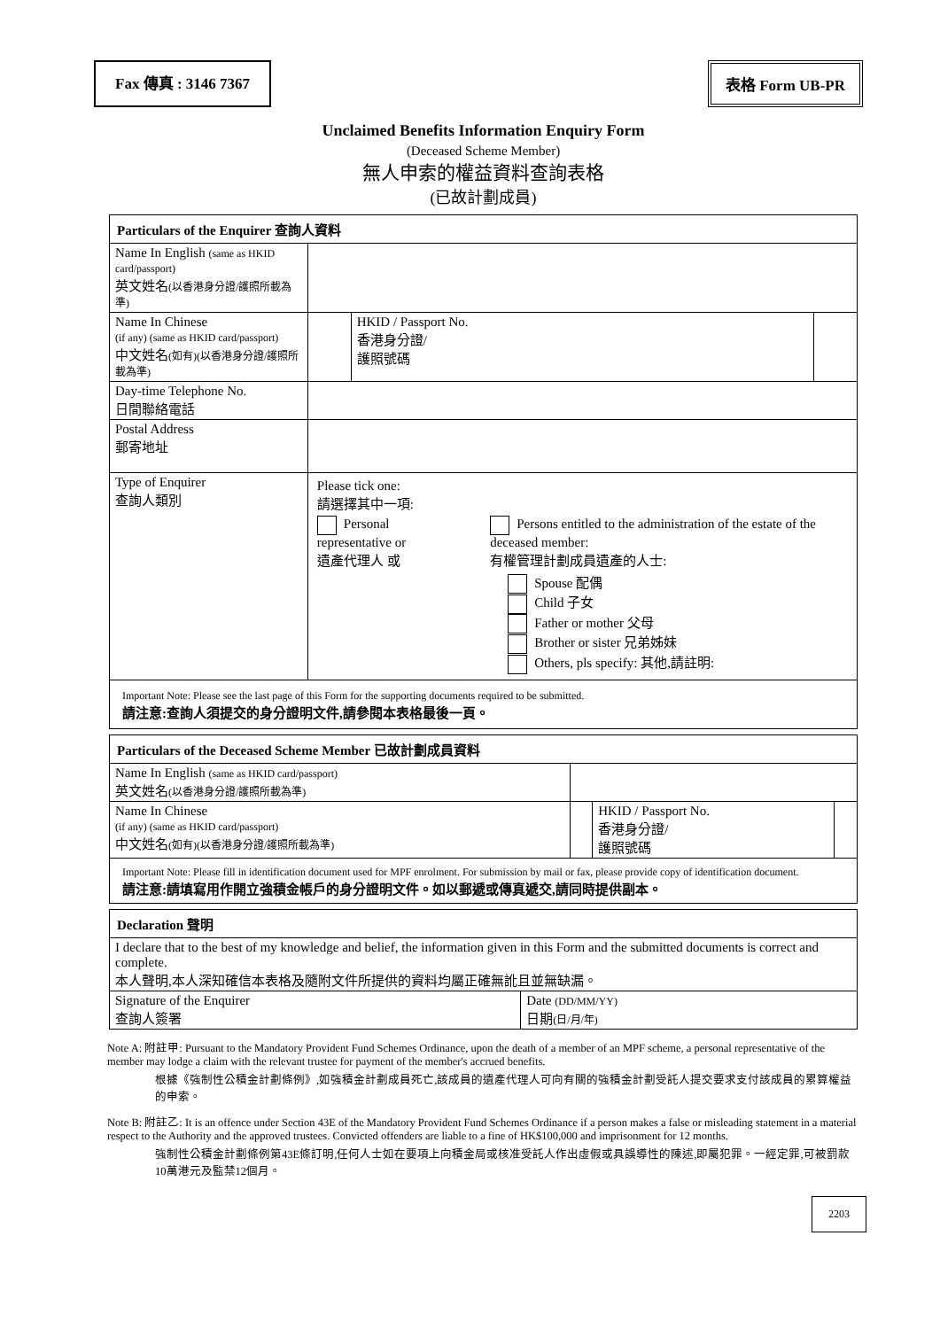Fax 傳真 : 3146 7367 表格 Form UB-PR
Unclaimed Benefits Information Enquiry Form
(Deceased Scheme Member)
無人申索的權益資料查詢表格
(已故計劃成員)
| Particulars of the Enquirer 查詢人資料 | | | | |
| --- | --- | --- | --- | --- |
| Name In English (same as HKID card/passport) 英文姓名 (以香港身分證/護照所載為準) | | | | |
| Name In Chinese (if any) (same as HKID card/passport) 中文姓名 (如有)(以香港身分證/護照所載為準) | | | HKID / Passport No. 香港身分證/ 護照號碼 | |
| Day-time Telephone No. 日間聯絡電話 | | | | |
| Postal Address 郵寄地址 | | | | |
| Type of Enquirer 查詢人類別 | Please tick one: 請選擇其中一項: Personal representative or 遺產代理人 或 Persons entitled to the administration of the estate of the deceased member: 有權管理計劃成員遺產的人士: Spouse 配偶 Child 子女 Father or mother 父母 Brother or sister 兄弟姊妹 Others, pls specify: 其他,請註明: | | | |
| Important Note: Please see the last page of this Form for the supporting documents required to be submitted. 請注意:查詢人須提交的身分證明文件,請參閱本表格最後一頁。 | | | | |
| Particulars of the Deceased Scheme Member 已故計劃成員資料 | | | |
| --- | --- | --- | --- |
| Name In English (same as HKID card/passport) 英文姓名 (以香港身分證/護照所載為準) | | | |
| Name In Chinese (if any) (same as HKID card/passport) 中文姓名 (如有)(以香港身分證/護照所載為準) | | HKID / Passport No. 香港身分證/ 護照號碼 | |
| Important Note: Please fill in identification document used for MPF enrolment. For submission by mail or fax, please provide copy of identification document. 請注意:請填寫用作開立強積金帳戶的身分證明文件。如以郵遞或傳真遞交,請同時提供副本。 | | | |
| Declaration 聲明 | |
| --- | --- |
| I declare that to the best of my knowledge and belief, the information given in this Form and the submitted documents is correct and complete. 本人聲明,本人深知確信本表格及隨附文件所提供的資料均屬正確無訛且並無缺漏。 | |
| Signature of the Enquirer 查詢人簽署 | Date (DD/MM/YY) 日期 (日/月/年) |
Note A: 附註甲: Pursuant to the Mandatory Provident Fund Schemes Ordinance, upon the death of a member of an MPF scheme, a personal representative of the member may lodge a claim with the relevant trustee for payment of the member's accrued benefits.
根據《強制性公積金計劃條例》,如強積金計劃成員死亡,該成員的遺產代理人可向有關的強積金計劃受託人提交要求支付該成員的累算權益的申索。
Note B: 附註乙: It is an offence under Section 43E of the Mandatory Provident Fund Schemes Ordinance if a person makes a false or misleading statement in a material respect to the Authority and the approved trustees. Convicted offenders are liable to a fine of HK$100,000 and imprisonment for 12 months.
強制性公積金計劃條例第43E條訂明,任何人士如在要項上向積金局或核准受託人作出虛假或具誤導性的陳述,即屬犯罪。一經定罪,可被罰款10萬港元及監禁12個月。
2203